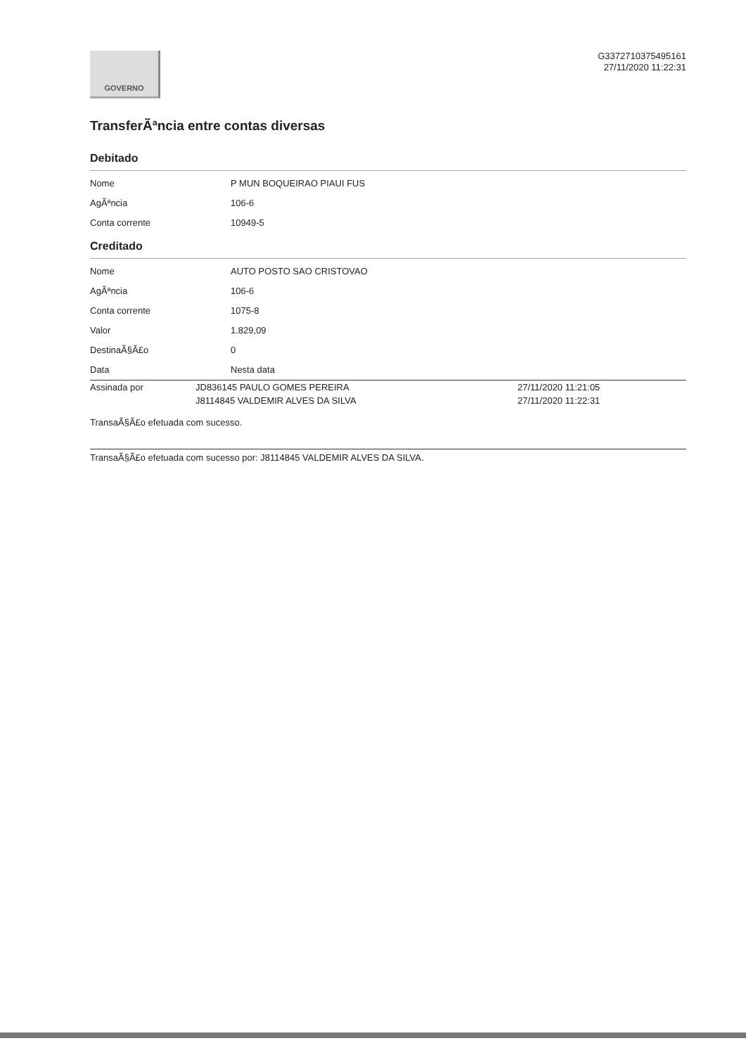GOVERNO
G3372710375495161
27/11/2020 11:22:31
TransferÃªncia entre contas diversas
Debitado
| Nome | P MUN BOQUEIRAO PIAUI FUS |
| AgÃªncia | 106-6 |
| Conta corrente | 10949-5 |
Creditado
| Nome | AUTO POSTO SAO CRISTOVAO |
| AgÃªncia | 106-6 |
| Conta corrente | 1075-8 |
| Valor | 1.829,09 |
| DestinaÃ§Ã£o | 0 |
| Data | Nesta data |
| Assinada por | JD836145 PAULO GOMES PEREIRA | 27/11/2020 11:21:05 |
| | J8114845 VALDEMIR ALVES DA SILVA | 27/11/2020 11:22:31 |
TransaÃ§Ã£o efetuada com sucesso.
TransaÃ§Ã£o efetuada com sucesso por: J8114845 VALDEMIR ALVES DA SILVA.